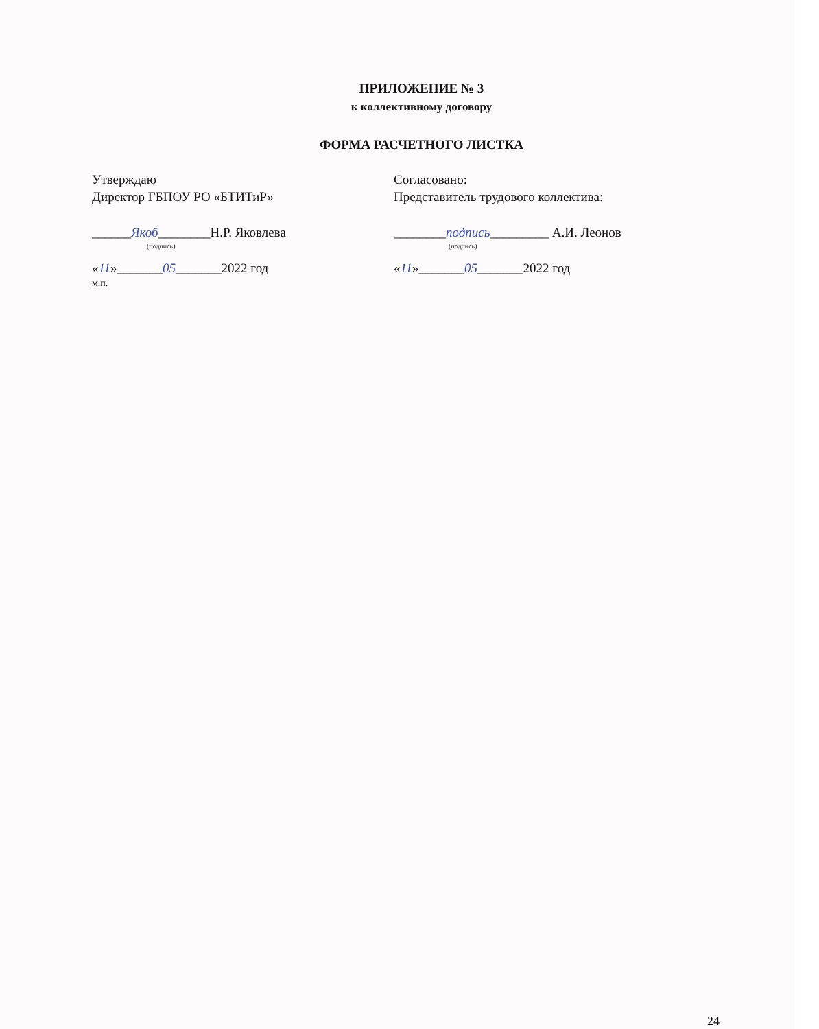ПРИЛОЖЕНИЕ № 3
к коллективному договору
ФОРМА РАСЧЕТНОГО ЛИСТКА
Утверждаю
Директор ГБПОУ РО «БТИТиР»
______Якоб________Н.Р. Яковлева
(подпись)
«11»_______05_______2022 год
м.п.
Согласовано:
Представитель трудового коллектива:
________подпись_________ А.И. Леонов
(подпись)
«11»_______05_______2022 год
24